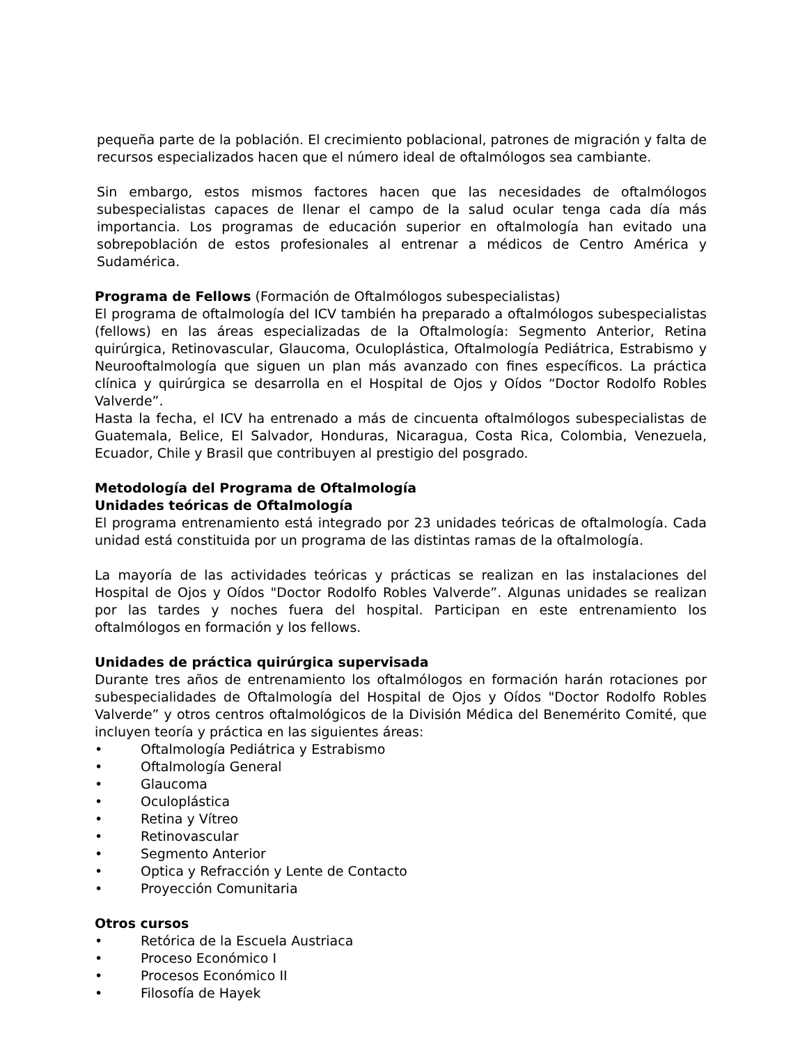pequeña parte de la población. El crecimiento poblacional, patrones de migración y falta de recursos especializados hacen que el número ideal de oftalmólogos sea cambiante.
Sin embargo, estos mismos factores hacen que las necesidades de oftalmólogos subespecialistas capaces de llenar el campo de la salud ocular tenga cada día más importancia. Los programas de educación superior en oftalmología han evitado una sobrepoblación de estos profesionales al entrenar a médicos de Centro América y Sudamérica.
Programa de Fellows (Formación de Oftalmólogos subespecialistas)
El programa de oftalmología del ICV también ha preparado a oftalmólogos subespecialistas (fellows) en las áreas especializadas de la Oftalmología: Segmento Anterior, Retina quirúrgica, Retinovascular, Glaucoma, Oculoplástica, Oftalmología Pediátrica, Estrabismo y Neurooftalmología que siguen un plan más avanzado con fines específicos. La práctica clínica y quirúrgica se desarrolla en el Hospital de Ojos y Oídos “Doctor Rodolfo Robles Valverde”.
Hasta la fecha, el ICV ha entrenado a más de cincuenta oftalmólogos subespecialistas de Guatemala, Belice, El Salvador, Honduras, Nicaragua, Costa Rica, Colombia, Venezuela, Ecuador, Chile y Brasil que contribuyen al prestigio del posgrado.
Metodología del Programa de Oftalmología
Unidades teóricas de Oftalmología
El programa entrenamiento está integrado por 23 unidades teóricas de oftalmología. Cada unidad está constituida por un programa de las distintas ramas de la oftalmología.
La mayoría de las actividades teóricas y prácticas se realizan en las instalaciones del Hospital de Ojos y Oídos "Doctor Rodolfo Robles Valverde”. Algunas unidades se realizan por las tardes y noches fuera del hospital. Participan en este entrenamiento los oftalmólogos en formación y los fellows.
Unidades de práctica quirúrgica supervisada
Durante tres años de entrenamiento los oftalmólogos en formación harán rotaciones por subespecialidades de Oftalmología del Hospital de Ojos y Oídos "Doctor Rodolfo Robles Valverde” y otros centros oftalmológicos de la División Médica del Benemérito Comité, que incluyen teoría y práctica en las siguientes áreas:
• Oftalmología Pediátrica y Estrabismo
• Oftalmología General
• Glaucoma
• Oculoplástica
• Retina y Vítreo
• Retinovascular
• Segmento Anterior
• Optica y Refracción y Lente de Contacto
• Proyección Comunitaria
Otros cursos
• Retórica de la Escuela Austriaca
• Proceso Económico I
• Procesos Económico II
• Filosofía de Hayek